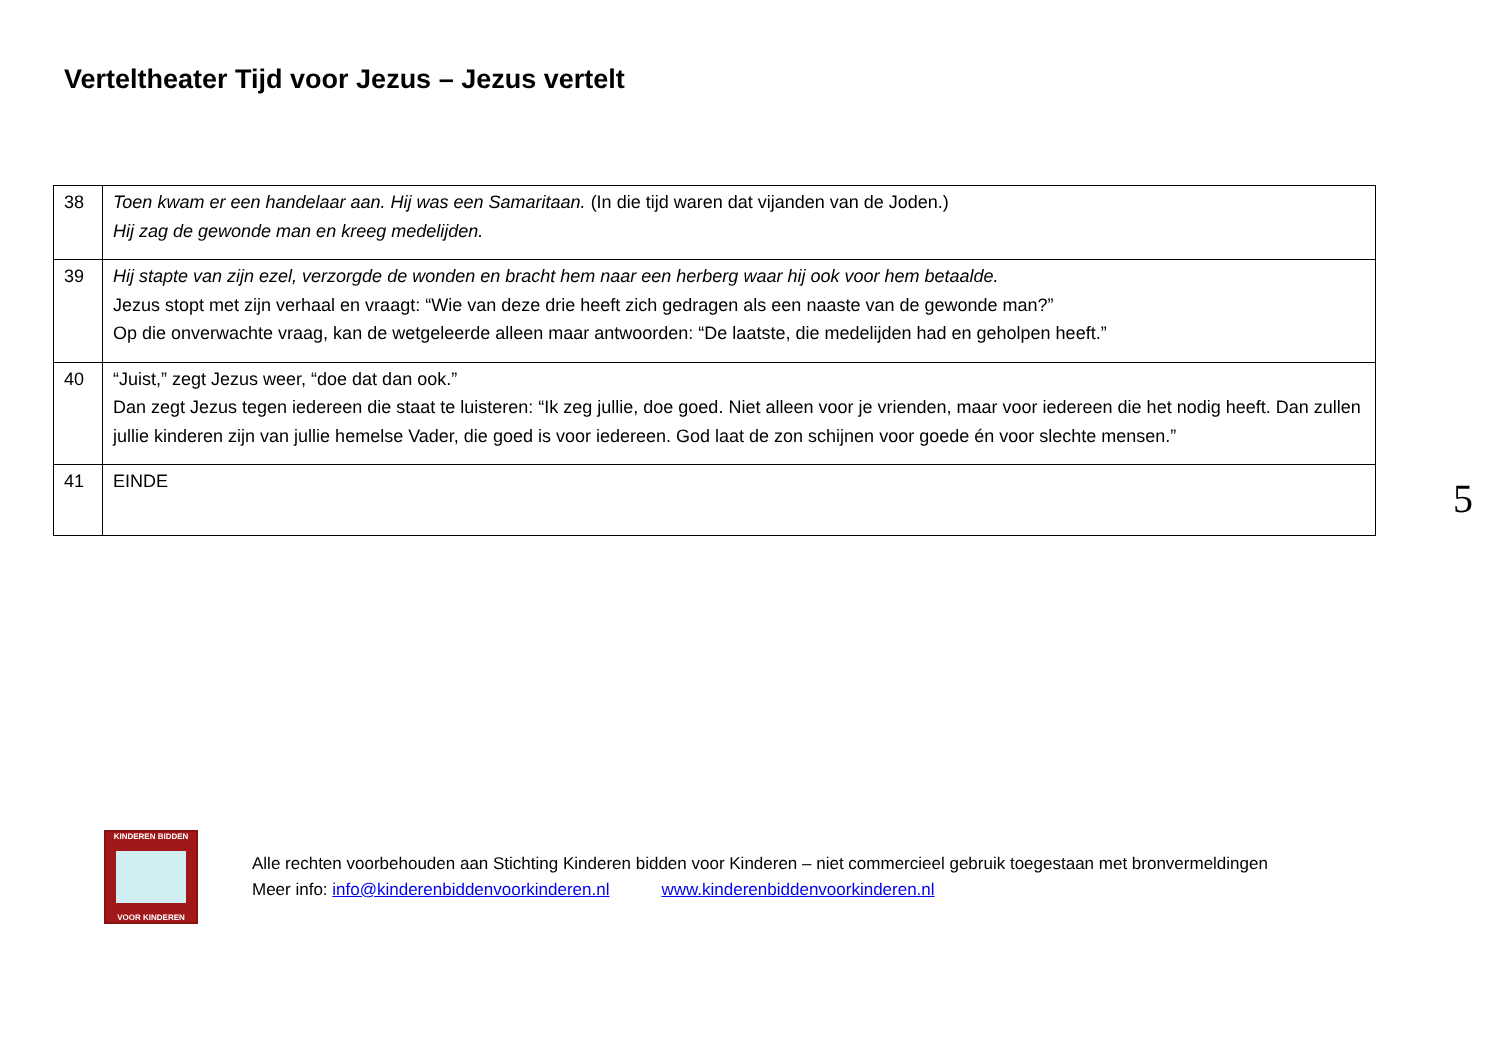Verteltheater Tijd voor Jezus – Jezus vertelt
| 38 | Toen kwam er een handelaar aan. Hij was een Samaritaan. (In die tijd waren dat vijanden van de Joden.) Hij zag de gewonde man en kreeg medelijden. |
| 39 | Hij stapte van zijn ezel, verzorgde de wonden en bracht hem naar een herberg waar hij ook voor hem betaalde. Jezus stopt met zijn verhaal en vraagt: “Wie van deze drie heeft zich gedragen als een naaste van de gewonde man?” Op die onverwachte vraag, kan de wetgeleerde alleen maar antwoorden: “De laatste, die medelijden had en geholpen heeft.” |
| 40 | “Juist,” zegt Jezus weer, “doe dat dan ook.” Dan zegt Jezus tegen iedereen die staat te luisteren: “Ik zeg jullie, doe goed. Niet alleen voor je vrienden, maar voor iedereen die het nodig heeft. Dan zullen jullie kinderen zijn van jullie hemelse Vader, die goed is voor iedereen. God laat de zon schijnen voor goede én voor slechte mensen.” |
| 41 | EINDE |
5
KINDEREN BIDDEN
VOOR KINDEREN
Alle rechten voorbehouden aan Stichting Kinderen bidden voor Kinderen – niet commercieel gebruik toegestaan met bronvermeldingen
Meer info: info@kinderenbiddenvoorkinderen.nl www.kinderenbiddenvoorkinderen.nl